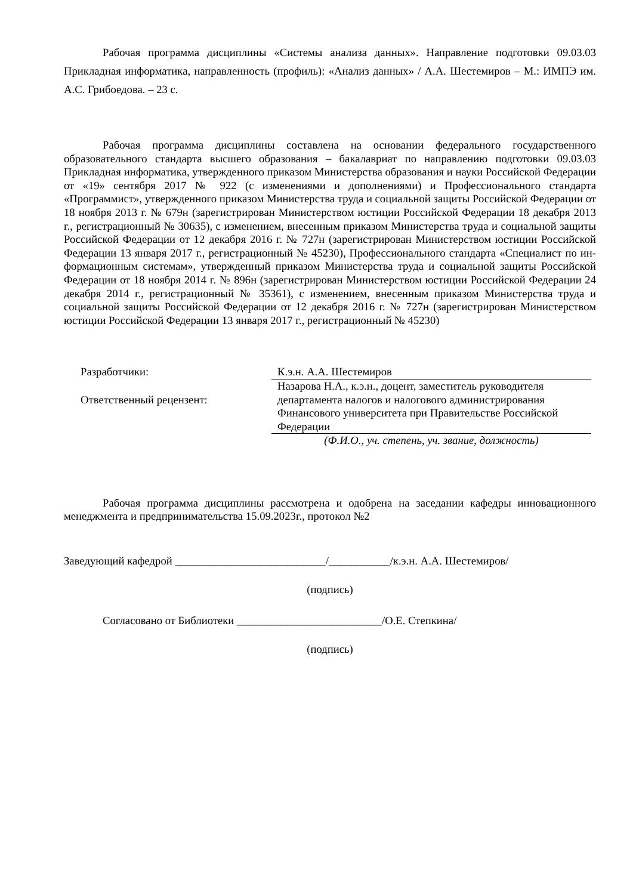Рабочая программа дисциплины «Системы анализа данных». Направление подготовки 09.03.03 Прикладная информатика, направленность (профиль): «Анализ данных» / А.А. Шестемиров – М.: ИМПЭ им. А.С. Грибоедова. – 23 с.
Рабочая программа дисциплины составлена на основании федерального государственного образовательного стандарта высшего образования – бакалавриат по направлению подготовки 09.03.03 Прикладная информатика, утвержденного приказом Министерства образования и науки Российской Федерации от «19» сентября 2017 № 922 (с изменениями и дополнениями) и Профессионального стандарта «Программист», утвержденного приказом Министерства труда и социальной защиты Российской Федерации от 18 ноября 2013 г. № 679н (зарегистрирован Министерством юстиции Российской Федерации 18 декабря 2013 г., регистрационный № 30635), с изменением, внесенным приказом Министерства труда и социальной защиты Российской Федерации от 12 декабря 2016 г. № 727н (зарегистрирован Министерством юстиции Российской Федерации 13 января 2017 г., регистрационный № 45230), Профессионального стандарта «Специалист по ин-формационным системам», утвержденный приказом Министерства труда и социальной защиты Российской Федерации от 18 ноября 2014 г. № 896н (зарегистрирован Министерством юстиции Российской Федерации 24 декабря 2014 г., регистрационный № 35361), с изменением, внесенным приказом Министерства труда и социальной защиты Российской Федерации от 12 декабря 2016 г. № 727н (зарегистрирован Министерством юстиции Российской Федерации 13 января 2017 г., регистрационный № 45230)
Разработчики: К.э.н. А.А. Шестемиров
Ответственный рецензент: Назарова Н.А., к.э.н., доцент, заместитель руководителя департамента налогов и налогового администрирования Финансового университета при Правительстве Российской Федерации
(Ф.И.О., уч. степень, уч. звание, должность)
Рабочая программа дисциплины рассмотрена и одобрена на заседании кафедры инновационного менеджмента и предпринимательства 15.09.2023г., протокол №2
Заведующий кафедрой ___________________________/___________/к.э.н. А.А. Шестемиров/
(подпись)
Согласовано от Библиотеки __________________________/О.Е. Степкина/
(подпись)